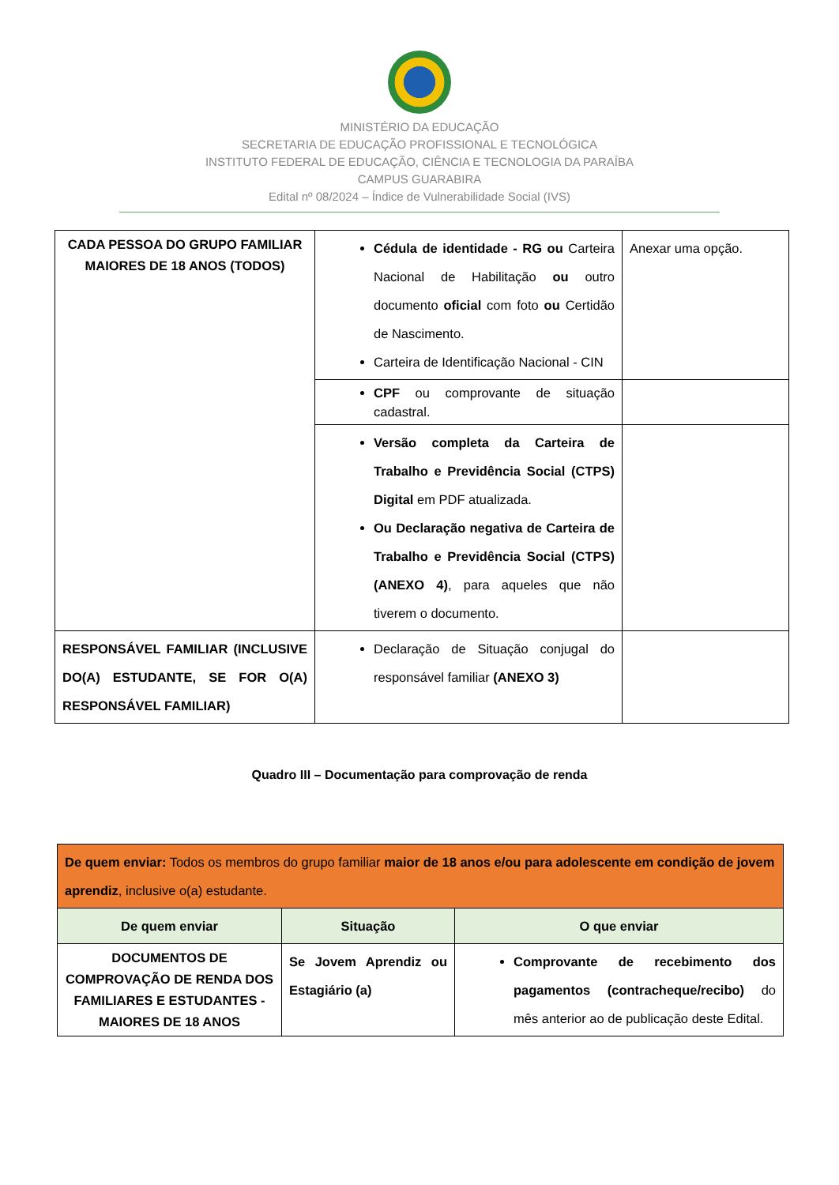MINISTÉRIO DA EDUCAÇÃO
SECRETARIA DE EDUCAÇÃO PROFISSIONAL E TECNOLÓGICA
INSTITUTO FEDERAL DE EDUCAÇÃO, CIÊNCIA E TECNOLOGIA DA PARAÍBA
CAMPUS GUARABIRA
Edital nº 08/2024 – Índice de Vulnerabilidade Social (IVS)
| CADA PESSOA DO GRUPO FAMILIAR MAIORES DE 18 ANOS (TODOS) | Cédula de identidade - RG ou Carteira Nacional de Habilitação ou outro documento oficial com foto ou Certidão de Nascimento. Carteira de Identificação Nacional - CIN | Anexar uma opção. |
| | CPF ou comprovante de situação cadastral. | |
| | Versão completa da Carteira de Trabalho e Previdência Social (CTPS) Digital em PDF atualizada. Ou Declaração negativa de Carteira de Trabalho e Previdência Social (CTPS) (ANEXO 4) , para aqueles que não tiverem o documento. | |
| RESPONSÁVEL FAMILIAR (INCLUSIVE DO(A) ESTUDANTE, SE FOR O(A) RESPONSÁVEL FAMILIAR) | Declaração de Situação conjugal do responsável familiar (ANEXO 3) | |
Quadro III – Documentação para comprovação de renda
| De quem enviar: Todos os membros do grupo familiar maior de 18 anos e/ou para adolescente em condição de jovem aprendiz , inclusive o(a) estudante. | | |
| De quem enviar | Situação | O que enviar |
| DOCUMENTOS DE COMPROVAÇÃO DE RENDA DOS FAMILIARES E ESTUDANTES - MAIORES DE 18 ANOS | Se Jovem Aprendiz ou Estagiário (a) | Comprovante de recebimento dos pagamentos (contracheque/recibo) do mês anterior ao de publicação deste Edital. |